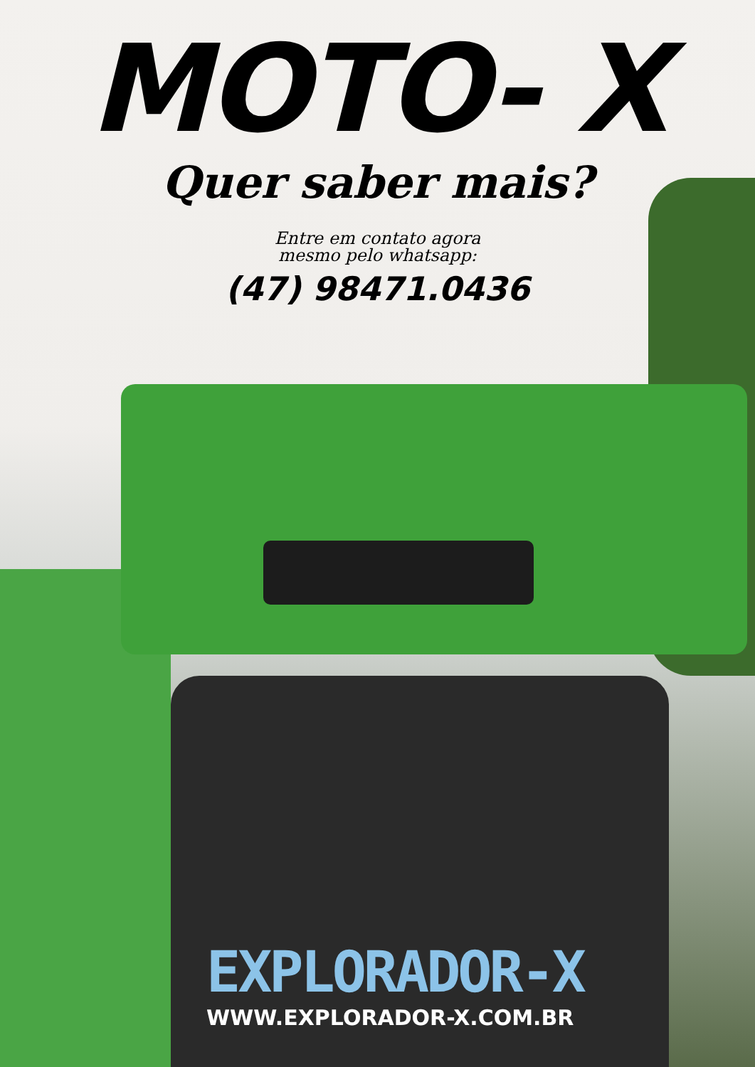MOTO- X
Quer saber mais?
Entre em contato agora
mesmo pelo whatsapp:
(47) 98471.0436
EXPLORADOR-X
WWW.EXPLORADOR-X.COM.BR